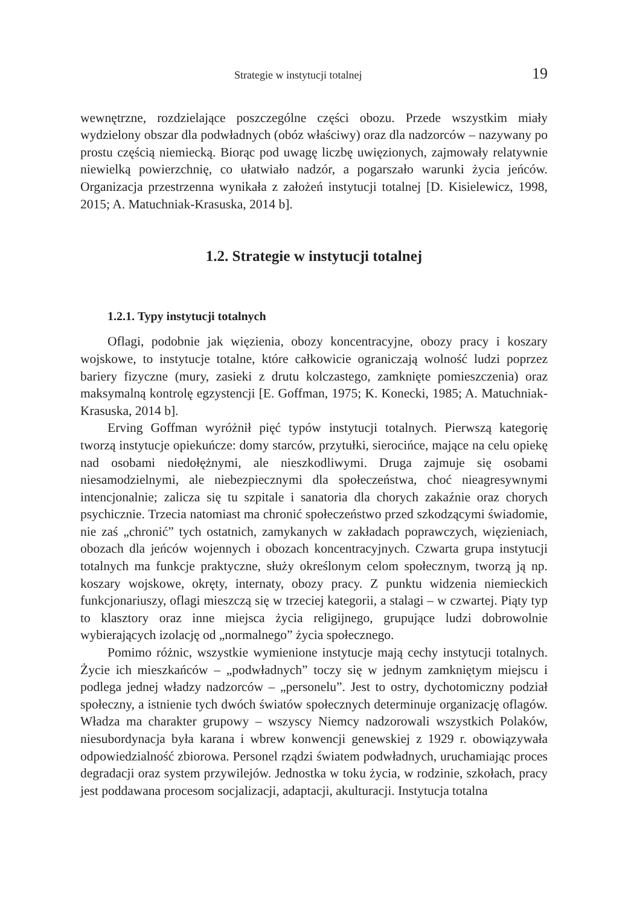Strategie w instytucji totalnej 19
wewnętrzne, rozdzielające poszczególne części obozu. Przede wszystkim miały wydzielony obszar dla podwładnych (obóz właściwy) oraz dla nadzorców – nazywany po prostu częścią niemiecką. Biorąc pod uwagę liczbę uwięzionych, zajmowały relatywnie niewielką powierzchnię, co ułatwiało nadzór, a pogarszało warunki życia jeńców. Organizacja przestrzenna wynikała z założeń instytucji totalnej [D. Kisielewicz, 1998, 2015; A. Matuchniak-Krasuska, 2014 b].
1.2. Strategie w instytucji totalnej
1.2.1. Typy instytucji totalnych
Oflagi, podobnie jak więzienia, obozy koncentracyjne, obozy pracy i koszary wojskowe, to instytucje totalne, które całkowicie ograniczają wolność ludzi poprzez bariery fizyczne (mury, zasieki z drutu kolczastego, zamknięte pomieszczenia) oraz maksymalną kontrolę egzystencji [E. Goffman, 1975; K. Konecki, 1985; A. Matuchniak-Krasuska, 2014 b].
Erving Goffman wyróżnił pięć typów instytucji totalnych. Pierwszą kategorię tworzą instytucje opiekuńcze: domy starców, przytułki, sierocińce, mające na celu opiekę nad osobami niedołężnymi, ale nieszkodliwymi. Druga zajmuje się osobami niesamodzielnymi, ale niebezpiecznymi dla społeczeństwa, choć nieagresywnymi intencjonalnie; zalicza się tu szpitale i sanatoria dla chorych zakaźnie oraz chorych psychicznie. Trzecia natomiast ma chronić społeczeństwo przed szkodzącymi świadomie, nie zaś „chronić” tych ostatnich, zamykanych w zakładach poprawczych, więzieniach, obozach dla jeńców wojennych i obozach koncentracyjnych. Czwarta grupa instytucji totalnych ma funkcje praktyczne, służy określonym celom społecznym, tworzą ją np. koszary wojskowe, okręty, internaty, obozy pracy. Z punktu widzenia niemieckich funkcjonariuszy, oflagi mieszczą się w trzeciej kategorii, a stalagi – w czwartej. Piąty typ to klasztory oraz inne miejsca życia religijnego, grupujące ludzi dobrowolnie wybierających izolację od „normalnego” życia społecznego.
Pomimo różnic, wszystkie wymienione instytucje mają cechy instytucji totalnych. Życie ich mieszkańców – „podwładnych” toczy się w jednym zamkniętym miejscu i podlega jednej władzy nadzorców – „personelu”. Jest to ostry, dychotomiczny podział społeczny, a istnienie tych dwóch światów społecznych determinuje organizację oflagów. Władza ma charakter grupowy – wszyscy Niemcy nadzorowali wszystkich Polaków, niesubordynacja była karana i wbrew konwencji genewskiej z 1929 r. obowiązywała odpowiedzialność zbiorowa. Personel rządzi światem podwładnych, uruchamiając proces degradacji oraz system przywilejów. Jednostka w toku życia, w rodzinie, szkołach, pracy jest poddawana procesom socjalizacji, adaptacji, akulturacji. Instytucja totalna